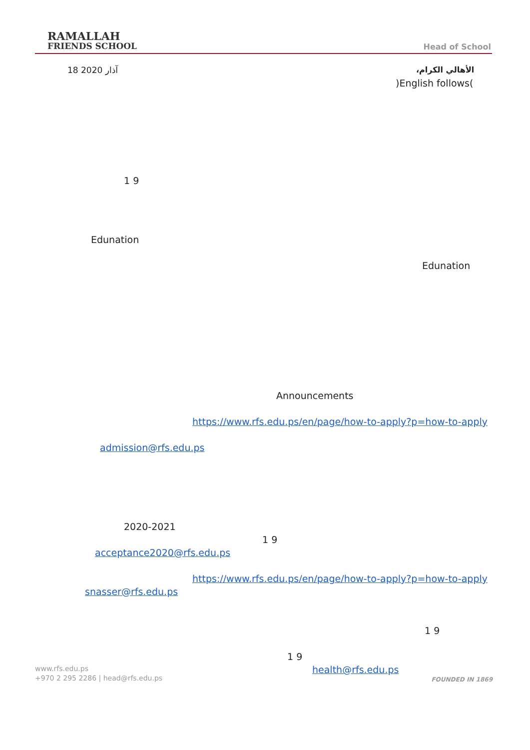RAMALLAH
FRIENDS SCHOOL
Head of School
الأهالي الكرام،
18 آذار 2020
)English follows(
1 9
Edunation
Edunation
Announcements
https://www.rfs.edu.ps/en/page/how-to-apply?p=how-to-apply
admission@rfs.edu.ps
2020-2021
1 9
acceptance2020@rfs.edu.ps
https://www.rfs.edu.ps/en/page/how-to-apply?p=how-to-apply
snasser@rfs.edu.ps
1 9
1 9
health@rfs.edu.ps
www.rfs.edu.ps
+970 2 295 2286 | head@rfs.edu.ps
FOUNDED IN 1869